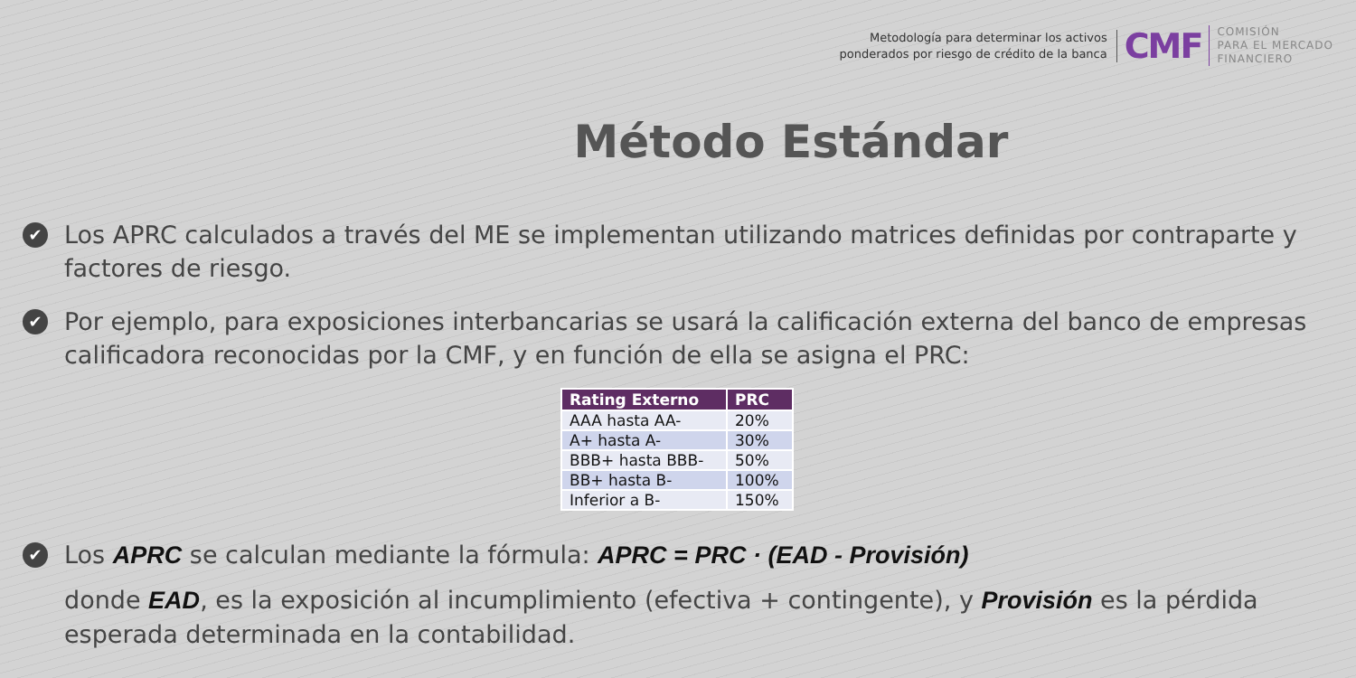Metodología para determinar los activos
ponderados por riesgo de crédito de la banca
CMF
COMISIÓN
PARA EL MERCADO
FINANCIERO
Método Estándar
✔
Los APRC calculados a través del ME se implementan utilizando matrices definidas por contraparte y factores de riesgo.
✔
Por ejemplo, para exposiciones interbancarias se usará la calificación externa del banco de empresas calificadora reconocidas por la CMF, y en función de ella se asigna el PRC:
| Rating Externo | PRC |
| --- | --- |
| AAA hasta AA- | 20% |
| A+ hasta A- | 30% |
| BBB+ hasta BBB- | 50% |
| BB+ hasta B- | 100% |
| Inferior a B- | 150% |
✔
Los APRC se calculan mediante la fórmula: APRC = PRC · (EAD - Provisión)
donde EAD, es la exposición al incumplimiento (efectiva + contingente), y Provisión es la pérdida esperada determinada en la contabilidad.